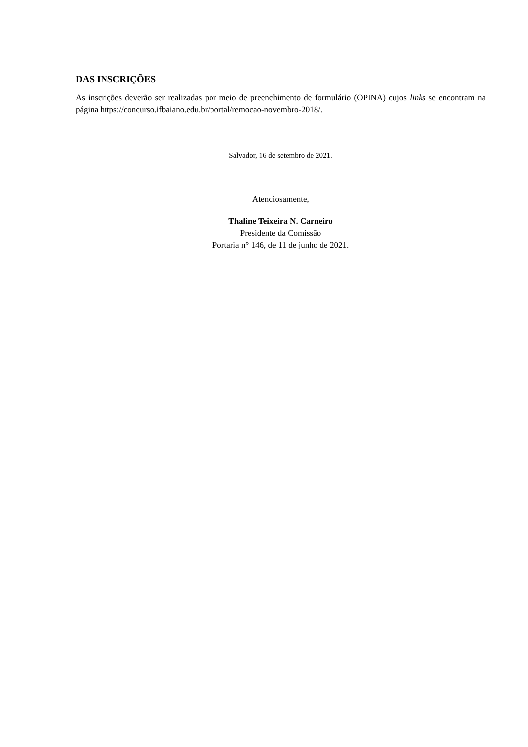DAS INSCRIÇÕES
As inscrições deverão ser realizadas por meio de preenchimento de formulário (OPINA) cujos links se encontram na página https://concurso.ifbaiano.edu.br/portal/remocao-novembro-2018/.
Salvador, 16 de setembro de 2021.
Atenciosamente,
Thaline Teixeira N. Carneiro
Presidente da Comissão
Portaria n° 146, de 11 de junho de 2021.